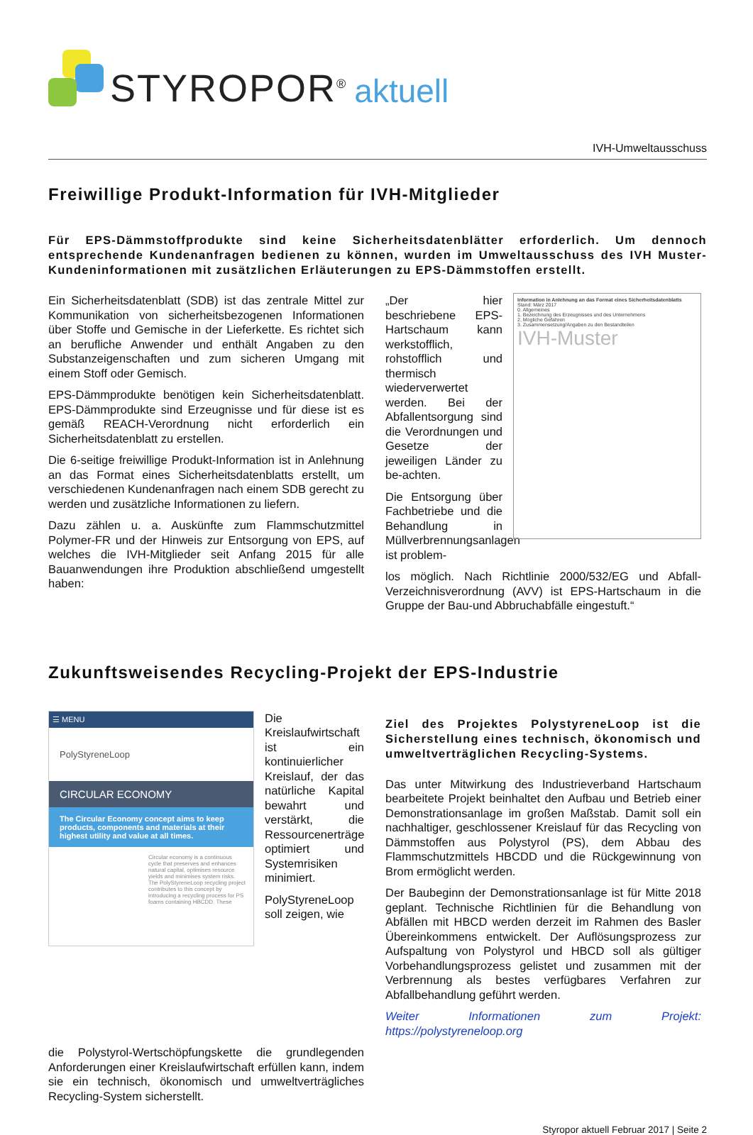STYROPOR<sup>®</sup> aktuell
IVH-Umweltausschuss
Freiwillige Produkt-Information für IVH-Mitglieder
Für EPS-Dämmstoffprodukte sind keine Sicherheitsdatenblätter erforderlich. Um dennoch entsprechende Kundenanfragen bedienen zu können, wurden im Umweltausschuss des IVH Muster-Kundeninformationen mit zusätzlichen Erläuterungen zu EPS-Dämmstoffen erstellt.
Ein Sicherheitsdatenblatt (SDB) ist das zentrale Mittel zur Kommunikation von sicherheitsbezogenen Informationen über Stoffe und Gemische in der Lieferkette. Es richtet sich an berufliche Anwender und enthält Angaben zu den Substanzeigenschaften und zum sicheren Umgang mit einem Stoff oder Gemisch.
EPS-Dämmprodukte benötigen kein Sicherheitsdatenblatt. EPS-Dämmprodukte sind Erzeugnisse und für diese ist es gemäß REACH-Verordnung nicht erforderlich ein Sicherheitsdatenblatt zu erstellen.
Die 6-seitige freiwillige Produkt-Information ist in Anlehnung an das Format eines Sicherheitsdatenblatts erstellt, um verschiedenen Kundenanfragen nach einem SDB gerecht zu werden und zusätzliche Informationen zu liefern.
Dazu zählen u. a. Auskünfte zum Flammschutzmittel Polymer-FR und der Hinweis zur Entsorgung von EPS, auf welches die IVH-Mitglieder seit Anfang 2015 für alle Bauanwendungen ihre Produktion abschließend umgestellt haben:
„Der hier beschriebene EPS-Hartschaum kann werkstofflich, rohstofflich und thermisch wiederverwertet werden. Bei der Abfallentsorgung sind die Verordnungen und Gesetze der jeweiligen Länder zu be-achten.
Die Entsorgung über Fachbetriebe und die Behandlung in Müllverbrennungsanlagen ist problem-
Information in Anlehnung an das Format eines Sicherheitsdatenblatts
Stand: März 2017
0. Allgemeines
1. Bezeichnung des Erzeugnisses und des Unternehmens
2. Mögliche Gefahren
3. Zusammensetzung/Angaben zu den Bestandteilen
IVH-Muster
los möglich. Nach Richtlinie 2000/532/EG und Abfall-Verzeichnisverordnung (AVV) ist EPS-Hartschaum in die Gruppe der Bau-und Abbruchabfälle eingestuft.“
Zukunftsweisendes Recycling-Projekt der EPS-Industrie
☰ MENU
PolyStyreneLoop
CIRCULAR ECONOMY
The Circular Economy concept aims to keep products, components and materials at their highest utility and value at all times.
Circular economy is a continuous cycle that preserves and enhances natural capital, optimises resource yields and minimises system risks. The PolyStyreneLoop recycling project contributes to this concept by introducing a recycling process for PS foams containing HBCDD. These
Die Kreislaufwirtschaft ist ein kontinuierlicher Kreislauf, der das natürliche Kapital bewahrt und verstärkt, die Ressourcenerträge optimiert und Systemrisiken minimiert.
PolyStyreneLoop soll zeigen, wie
Ziel des Projektes PolystyreneLoop ist die Sicherstellung eines technisch, ökonomisch und umweltverträglichen Recycling-Systems.
Das unter Mitwirkung des Industrieverband Hartschaum bearbeitete Projekt beinhaltet den Aufbau und Betrieb einer Demonstrationsanlage im großen Maßstab. Damit soll ein nachhaltiger, geschlossener Kreislauf für das Recycling von Dämmstoffen aus Polystyrol (PS), dem Abbau des Flammschutzmittels HBCDD und die Rückgewinnung von Brom ermöglicht werden.
Der Baubeginn der Demonstrationsanlage ist für Mitte 2018 geplant. Technische Richtlinien für die Behandlung von Abfällen mit HBCD werden derzeit im Rahmen des Basler Übereinkommens entwickelt. Der Auflösungsprozess zur Aufspaltung von Polystyrol und HBCD soll als gültiger Vorbehandlungsprozess gelistet und zusammen mit der Verbrennung als bestes verfügbares Verfahren zur Abfallbehandlung geführt werden.
Weiter Informationen zum Projekt: https://polystyreneloop.org
die Polystyrol-Wertschöpfungskette die grundlegenden Anforderungen einer Kreislaufwirtschaft erfüllen kann, indem sie ein technisch, ökonomisch und umweltverträgliches Recycling-System sicherstellt.
Styropor aktuell Februar 2017 | Seite 2